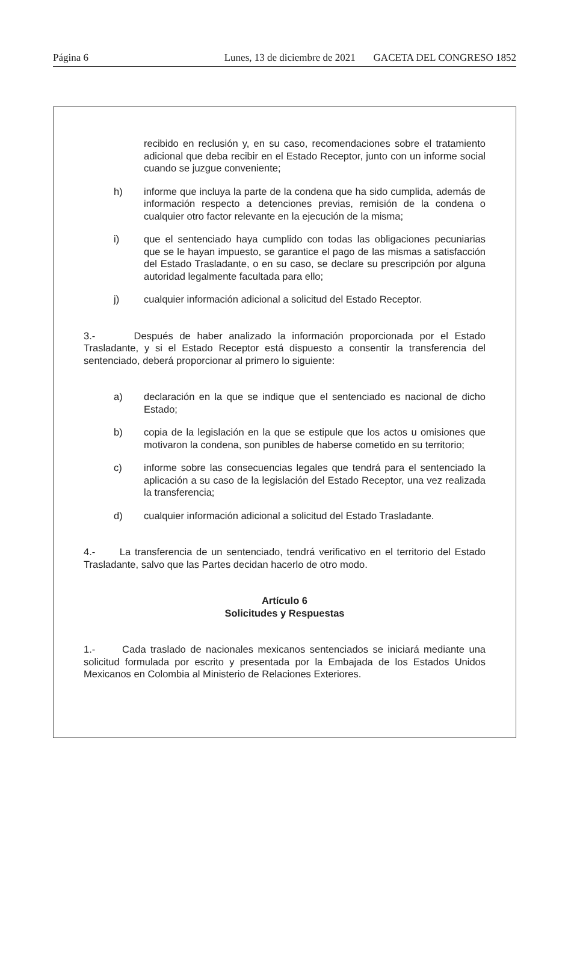Página 6 Lunes, 13 de diciembre de 2021 GACETA DEL CONGRESO 1852
recibido en reclusión y, en su caso, recomendaciones sobre el tratamiento adicional que deba recibir en el Estado Receptor, junto con un informe social cuando se juzgue conveniente;
h) informe que incluya la parte de la condena que ha sido cumplida, además de información respecto a detenciones previas, remisión de la condena o cualquier otro factor relevante en la ejecución de la misma;
i) que el sentenciado haya cumplido con todas las obligaciones pecuniarias que se le hayan impuesto, se garantice el pago de las mismas a satisfacción del Estado Trasladante, o en su caso, se declare su prescripción por alguna autoridad legalmente facultada para ello;
j) cualquier información adicional a solicitud del Estado Receptor.
3.- Después de haber analizado la información proporcionada por el Estado Trasladante, y si el Estado Receptor está dispuesto a consentir la transferencia del sentenciado, deberá proporcionar al primero lo siguiente:
a) declaración en la que se indique que el sentenciado es nacional de dicho Estado;
b) copia de la legislación en la que se estipule que los actos u omisiones que motivaron la condena, son punibles de haberse cometido en su territorio;
c) informe sobre las consecuencias legales que tendrá para el sentenciado la aplicación a su caso de la legislación del Estado Receptor, una vez realizada la transferencia;
d) cualquier información adicional a solicitud del Estado Trasladante.
4.- La transferencia de un sentenciado, tendrá verificativo en el territorio del Estado Trasladante, salvo que las Partes decidan hacerlo de otro modo.
Artículo 6
Solicitudes y Respuestas
1.- Cada traslado de nacionales mexicanos sentenciados se iniciará mediante una solicitud formulada por escrito y presentada por la Embajada de los Estados Unidos Mexicanos en Colombia al Ministerio de Relaciones Exteriores.